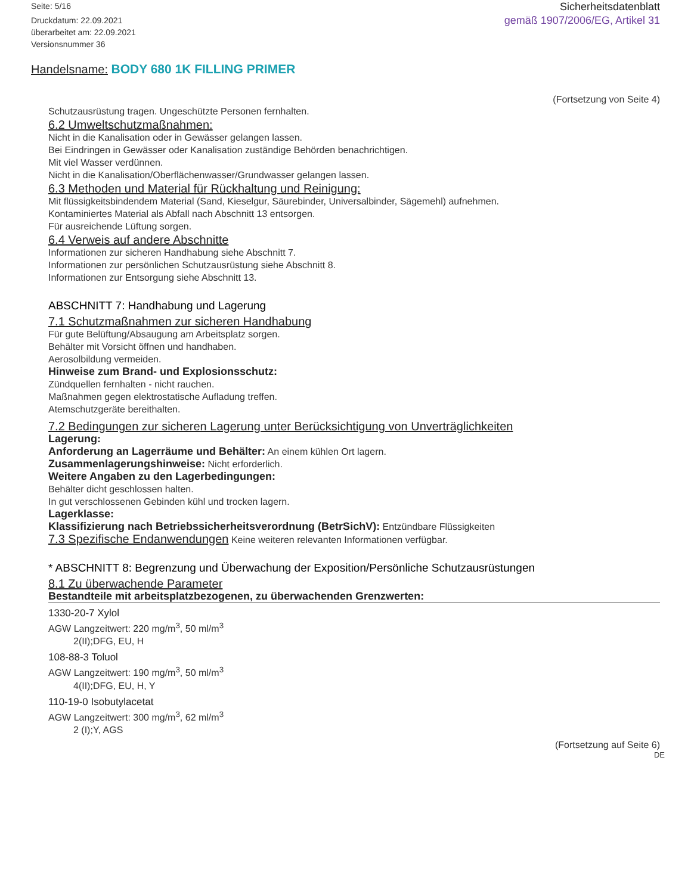Seite: 5/16
Druckdatum: 22.09.2021
überarbeitet am: 22.09.2021
Versionsnummer 36
Sicherheitsdatenblatt
gemäß 1907/2006/EG, Artikel 31
Handelsname: BODY 680 1K FILLING PRIMER
(Fortsetzung von Seite 4)
Schutzausrüstung tragen. Ungeschützte Personen fernhalten.
6.2 Umweltschutzmaßnahmen:
Nicht in die Kanalisation oder in Gewässer gelangen lassen.
Bei Eindringen in Gewässer oder Kanalisation zuständige Behörden benachrichtigen.
Mit viel Wasser verdünnen.
Nicht in die Kanalisation/Oberflächenwasser/Grundwasser gelangen lassen.
6.3 Methoden und Material für Rückhaltung und Reinigung:
Mit flüssigkeitsbindendem Material (Sand, Kieselgur, Säurebinder, Universalbinder, Sägemehl) aufnehmen.
Kontaminiertes Material als Abfall nach Abschnitt 13 entsorgen.
Für ausreichende Lüftung sorgen.
6.4 Verweis auf andere Abschnitte
Informationen zur sicheren Handhabung siehe Abschnitt 7.
Informationen zur persönlichen Schutzausrüstung siehe Abschnitt 8.
Informationen zur Entsorgung siehe Abschnitt 13.
ABSCHNITT 7: Handhabung und Lagerung
7.1 Schutzmaßnahmen zur sicheren Handhabung
Für gute Belüftung/Absaugung am Arbeitsplatz sorgen.
Behälter mit Vorsicht öffnen und handhaben.
Aerosolbildung vermeiden.
Hinweise zum Brand- und Explosionsschutz:
Zündquellen fernhalten - nicht rauchen.
Maßnahmen gegen elektrostatische Aufladung treffen.
Atemschutzgeräte bereithalten.
7.2 Bedingungen zur sicheren Lagerung unter Berücksichtigung von Unverträglichkeiten
Lagerung:
Anforderung an Lagerräume und Behälter: An einem kühlen Ort lagern.
Zusammenlagerungshinweise: Nicht erforderlich.
Weitere Angaben zu den Lagerbedingungen:
Behälter dicht geschlossen halten.
In gut verschlossenen Gebinden kühl und trocken lagern.
Lagerklasse:
Klassifizierung nach Betriebssicherheitsverordnung (BetrSichV): Entzündbare Flüssigkeiten
7.3 Spezifische Endanwendungen Keine weiteren relevanten Informationen verfügbar.
* ABSCHNITT 8: Begrenzung und Überwachung der Exposition/Persönliche Schutzausrüstungen
8.1 Zu überwachende Parameter
Bestandteile mit arbeitsplatzbezogenen, zu überwachenden Grenzwerten:
1330-20-7 Xylol
AGW Langzeitwert: 220 mg/m<sup>3</sup>, 50 ml/m<sup>3</sup>
2(II);DFG, EU, H
108-88-3 Toluol
AGW Langzeitwert: 190 mg/m<sup>3</sup>, 50 ml/m<sup>3</sup>
4(II);DFG, EU, H, Y
110-19-0 Isobutylacetat
AGW Langzeitwert: 300 mg/m<sup>3</sup>, 62 ml/m<sup>3</sup>
2 (I);Y, AGS
(Fortsetzung auf Seite 6)
DE